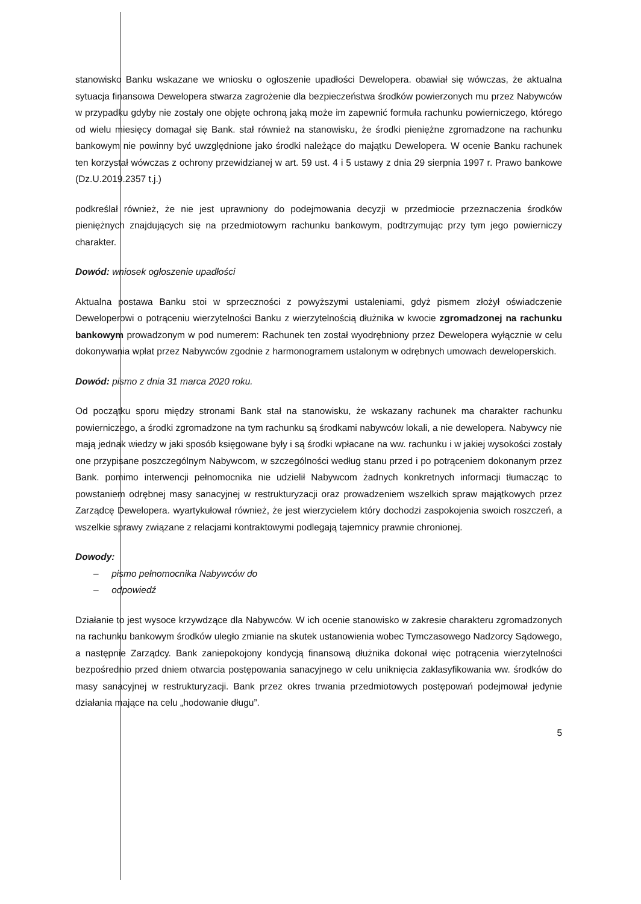stanowisko Banku wskazane we wniosku o ogłoszenie upadłości Dewelopera. obawiał się wówczas, że aktualna sytuacja finansowa Dewelopera stwarza zagrożenie dla bezpieczeństwa środków powierzonych mu przez Nabywców w przypadku gdyby nie zostały one objęte ochroną jaką może im zapewnić formuła rachunku powierniczego, którego od wielu miesięcy domagał się Bank. stał również na stanowisku, że środki pieniężne zgromadzone na rachunku bankowym nie powinny być uwzględnione jako środki należące do majątku Dewelopera. W ocenie Banku rachunek ten korzystał wówczas z ochrony przewidzianej w art. 59 ust. 4 i 5 ustawy z dnia 29 sierpnia 1997 r. Prawo bankowe (Dz.U.2019.2357 t.j.)
podkreślał również, że nie jest uprawniony do podejmowania decyzji w przedmiocie przeznaczenia środków pieniężnych znajdujących się na przedmiotowym rachunku bankowym, podtrzymując przy tym jego powierniczy charakter.
Dowód: wniosek ogłoszenie upadłości
Aktualna postawa Banku stoi w sprzeczności z powyższymi ustaleniami, gdyż pismem złożył oświadczenie Deweloperowi o potrąceniu wierzytelności Banku z wierzytelnością dłużnika w kwocie zgromadzonej na rachunku bankowym prowadzonym w pod numerem: Rachunek ten został wyodrębniony przez Dewelopera wyłącznie w celu dokonywania wpłat przez Nabywców zgodnie z harmonogramem ustalonym w odrębnych umowach deweloperskich.
Dowód: pismo z dnia 31 marca 2020 roku.
Od początku sporu między stronami Bank stał na stanowisku, że wskazany rachunek ma charakter rachunku powierniczego, a środki zgromadzone na tym rachunku są środkami nabywców lokali, a nie dewelopera. Nabywcy nie mają jednak wiedzy w jaki sposób księgowane były i są środki wpłacane na ww. rachunku i w jakiej wysokości zostały one przypisane poszczególnym Nabywcom, w szczególności według stanu przed i po potrąceniem dokonanym przez Bank. pomimo interwencji pełnomocnika nie udzielił Nabywcom żadnych konkretnych informacji tłumacząc to powstaniem odrębnej masy sanacyjnej w restrukturyzacji oraz prowadzeniem wszelkich spraw majątkowych przez Zarządcę Dewelopera. wyartykułował również, że jest wierzycielem który dochodzi zaspokojenia swoich roszczeń, a wszelkie sprawy związane z relacjami kontraktowymi podlegają tajemnicy prawnie chronionej.
Dowody:
– pismo pełnomocnika Nabywców do
– odpowiedź
Działanie to jest wysoce krzywdzące dla Nabywców. W ich ocenie stanowisko w zakresie charakteru zgromadzonych na rachunku bankowym środków uległo zmianie na skutek ustanowienia wobec Tymczasowego Nadzorcy Sądowego, a następnie Zarządcy. Bank zaniepokojony kondycją finansową dłużnika dokonał więc potrącenia wierzytelności bezpośrednio przed dniem otwarcia postępowania sanacyjnego w celu uniknięcia zaklasyfikowania ww. środków do masy sanacyjnej w restrukturyzacji. Bank przez okres trwania przedmiotowych postępowań podejmował jedynie działania mające na celu „hodowanie długu”.
5